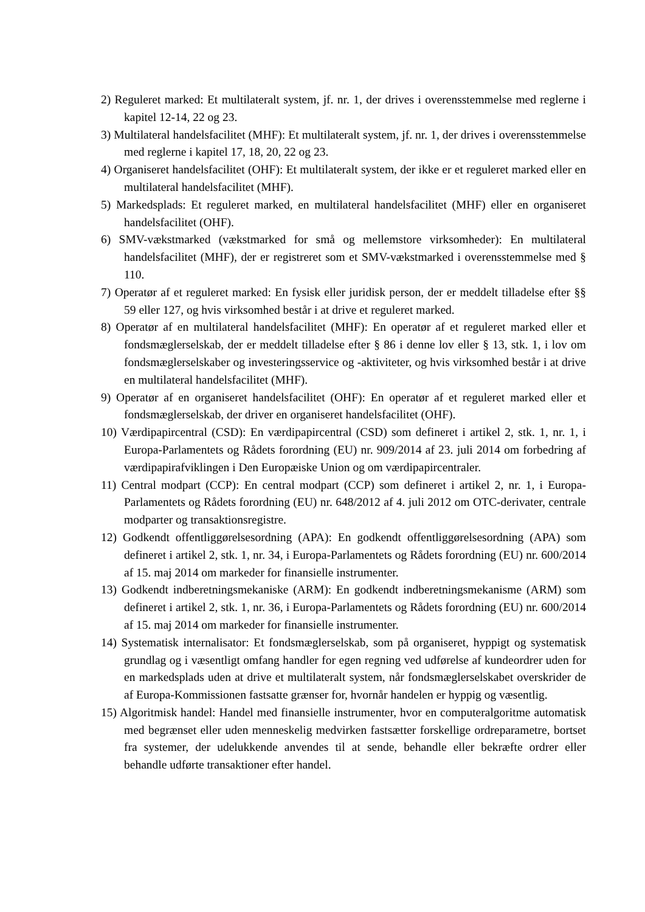2) Reguleret marked: Et multilateralt system, jf. nr. 1, der drives i overensstemmelse med reglerne i kapitel 12-14, 22 og 23.
3) Multilateral handelsfacilitet (MHF): Et multilateralt system, jf. nr. 1, der drives i overensstemmelse med reglerne i kapitel 17, 18, 20, 22 og 23.
4) Organiseret handelsfacilitet (OHF): Et multilateralt system, der ikke er et reguleret marked eller en multilateral handelsfacilitet (MHF).
5) Markedsplads: Et reguleret marked, en multilateral handelsfacilitet (MHF) eller en organiseret handelsfacilitet (OHF).
6) SMV-vækstmarked (vækstmarked for små og mellemstore virksomheder): En multilateral handelsfacilitet (MHF), der er registreret som et SMV-vækstmarked i overensstemmelse med § 110.
7) Operatør af et reguleret marked: En fysisk eller juridisk person, der er meddelt tilladelse efter §§ 59 eller 127, og hvis virksomhed består i at drive et reguleret marked.
8) Operatør af en multilateral handelsfacilitet (MHF): En operatør af et reguleret marked eller et fondsmæglerselskab, der er meddelt tilladelse efter § 86 i denne lov eller § 13, stk. 1, i lov om fondsmæglerselskaber og investeringsservice og -aktiviteter, og hvis virksomhed består i at drive en multilateral handelsfacilitet (MHF).
9) Operatør af en organiseret handelsfacilitet (OHF): En operatør af et reguleret marked eller et fondsmæglerselskab, der driver en organiseret handelsfacilitet (OHF).
10) Værdipapircentral (CSD): En værdipapircentral (CSD) som defineret i artikel 2, stk. 1, nr. 1, i Europa-Parlamentets og Rådets forordning (EU) nr. 909/2014 af 23. juli 2014 om forbedring af værdipapirafviklingen i Den Europæiske Union og om værdipapircentraler.
11) Central modpart (CCP): En central modpart (CCP) som defineret i artikel 2, nr. 1, i Europa-Parlamentets og Rådets forordning (EU) nr. 648/2012 af 4. juli 2012 om OTC-derivater, centrale modparter og transaktionsregistre.
12) Godkendt offentliggørelsesordning (APA): En godkendt offentliggørelsesordning (APA) som defineret i artikel 2, stk. 1, nr. 34, i Europa-Parlamentets og Rådets forordning (EU) nr. 600/2014 af 15. maj 2014 om markeder for finansielle instrumenter.
13) Godkendt indberetningsmekaniske (ARM): En godkendt indberetningsmekanisme (ARM) som defineret i artikel 2, stk. 1, nr. 36, i Europa-Parlamentets og Rådets forordning (EU) nr. 600/2014 af 15. maj 2014 om markeder for finansielle instrumenter.
14) Systematisk internalisator: Et fondsmæglerselskab, som på organiseret, hyppigt og systematisk grundlag og i væsentligt omfang handler for egen regning ved udførelse af kundeordrer uden for en markedsplads uden at drive et multilateralt system, når fondsmæglerselskabet overskrider de af Europa-Kommissionen fastsatte grænser for, hvornår handelen er hyppig og væsentlig.
15) Algoritmisk handel: Handel med finansielle instrumenter, hvor en computeralgoritme automatisk med begrænset eller uden menneskelig medvirken fastsætter forskellige ordreparametre, bortset fra systemer, der udelukkende anvendes til at sende, behandle eller bekræfte ordrer eller behandle udførte transaktioner efter handel.